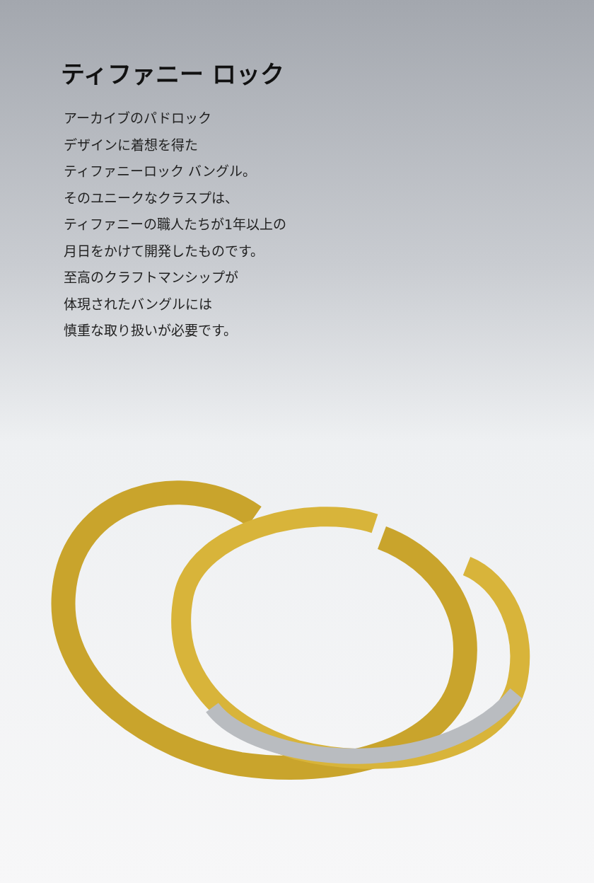ティファニー ロック
アーカイブのパドロック
デザインに着想を得た
ティファニーロック バングル。
そのユニークなクラスプは、
ティファニーの職人たちが1年以上の
月日をかけて開発したものです。
至高のクラフトマンシップが
体現されたバングルには
慎重な取り扱いが必要です。